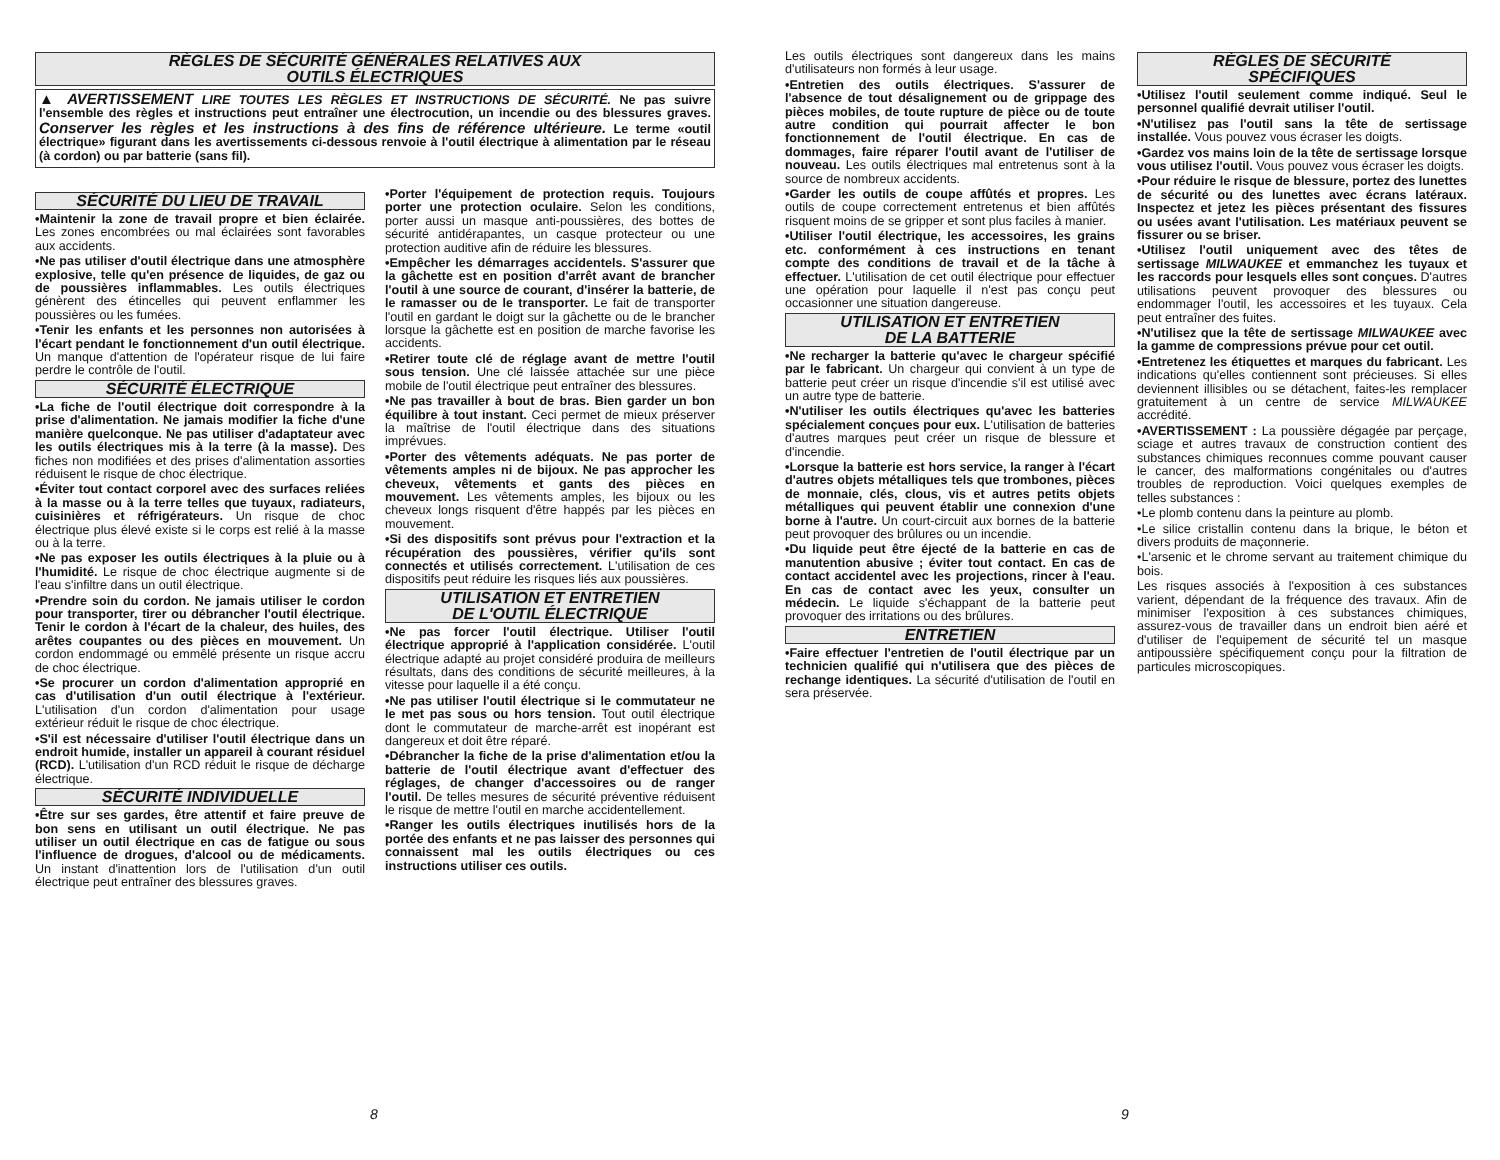RÈGLES DE SÉCURITÉ GÉNÉRALES RELATIVES AUX
OUTILS ÉLECTRIQUES
▲ AVERTISSEMENT LIRE TOUTES LES RÈGLES ET INSTRUCTIONS DE SÉCURITÉ. Ne pas suivre l'ensemble des règles et instructions peut entraîner une électrocution, un incendie ou des blessures graves. Conserver les règles et les instructions à des fins de référence ultérieure. Le terme «outil électrique» figurant dans les avertissements ci-dessous renvoie à l'outil électrique à alimentation par le réseau (à cordon) ou par batterie (sans fil).
SÉCURITÉ DU LIEU DE TRAVAIL
•Maintenir la zone de travail propre et bien éclairée. Les zones encombrées ou mal éclairées sont favorables aux accidents.
•Ne pas utiliser d'outil électrique dans une atmosphère explosive, telle qu'en présence de liquides, de gaz ou de poussières inflammables. Les outils électriques génèrent des étincelles qui peuvent enflammer les poussières ou les fumées.
•Tenir les enfants et les personnes non autorisées à l'écart pendant le fonctionnement d'un outil électrique. Un manque d'attention de l'opérateur risque de lui faire perdre le contrôle de l'outil.
SÉCURITÉ ÉLECTRIQUE
•La fiche de l'outil électrique doit correspondre à la prise d'alimentation. Ne jamais modifier la fiche d'une manière quelconque. Ne pas utiliser d'adaptateur avec les outils électriques mis à la terre (à la masse). Des fiches non modifiées et des prises d'alimentation assorties réduisent le risque de choc électrique.
•Éviter tout contact corporel avec des surfaces reliées à la masse ou à la terre telles que tuyaux, radiateurs, cuisinières et réfrigérateurs. Un risque de choc électrique plus élevé existe si le corps est relié à la masse ou à la terre.
•Ne pas exposer les outils électriques à la pluie ou à l'humidité. Le risque de choc électrique augmente si de l'eau s'infiltre dans un outil électrique.
•Prendre soin du cordon. Ne jamais utiliser le cordon pour transporter, tirer ou débrancher l'outil électrique. Tenir le cordon à l'écart de la chaleur, des huiles, des arêtes coupantes ou des pièces en mouvement. Un cordon endommagé ou emmêlé présente un risque accru de choc électrique.
•Se procurer un cordon d'alimentation approprié en cas d'utilisation d'un outil électrique à l'extérieur. L'utilisation d'un cordon d'alimentation pour usage extérieur réduit le risque de choc électrique.
•S'il est nécessaire d'utiliser l'outil électrique dans un endroit humide, installer un appareil à courant résiduel (RCD). L'utilisation d'un RCD réduit le risque de décharge électrique.
SÉCURITÉ INDIVIDUELLE
•Être sur ses gardes, être attentif et faire preuve de bon sens en utilisant un outil électrique. Ne pas utiliser un outil électrique en cas de fatigue ou sous l'influence de drogues, d'alcool ou de médicaments. Un instant d'inattention lors de l'utilisation d'un outil électrique peut entraîner des blessures graves.
•Porter l'équipement de protection requis. Toujours porter une protection oculaire. Selon les conditions, porter aussi un masque anti-poussières, des bottes de sécurité antidérapantes, un casque protecteur ou une protection auditive afin de réduire les blessures.
•Empêcher les démarrages accidentels. S'assurer que la gâchette est en position d'arrêt avant de brancher l'outil à une source de courant, d'insérer la batterie, de le ramasser ou de le transporter. Le fait de transporter l'outil en gardant le doigt sur la gâchette ou de le brancher lorsque la gâchette est en position de marche favorise les accidents.
•Retirer toute clé de réglage avant de mettre l'outil sous tension. Une clé laissée attachée sur une pièce mobile de l'outil électrique peut entraîner des blessures.
•Ne pas travailler à bout de bras. Bien garder un bon équilibre à tout instant. Ceci permet de mieux préserver la maîtrise de l'outil électrique dans des situations imprévues.
•Porter des vêtements adéquats. Ne pas porter de vêtements amples ni de bijoux. Ne pas approcher les cheveux, vêtements et gants des pièces en mouvement. Les vêtements amples, les bijoux ou les cheveux longs risquent d'être happés par les pièces en mouvement.
•Si des dispositifs sont prévus pour l'extraction et la récupération des poussières, vérifier qu'ils sont connectés et utilisés correctement. L'utilisation de ces dispositifs peut réduire les risques liés aux poussières.
UTILISATION ET ENTRETIEN
DE L'OUTIL ÉLECTRIQUE
•Ne pas forcer l'outil électrique. Utiliser l'outil électrique approprié à l'application considérée. L'outil électrique adapté au projet considéré produira de meilleurs résultats, dans des conditions de sécurité meilleures, à la vitesse pour laquelle il a été conçu.
•Ne pas utiliser l'outil électrique si le commutateur ne le met pas sous ou hors tension. Tout outil électrique dont le commutateur de marche-arrêt est inopérant est dangereux et doit être réparé.
•Débrancher la fiche de la prise d'alimentation et/ou la batterie de l'outil électrique avant d'effectuer des réglages, de changer d'accessoires ou de ranger l'outil. De telles mesures de sécurité préventive réduisent le risque de mettre l'outil en marche accidentellement.
•Ranger les outils électriques inutilisés hors de la portée des enfants et ne pas laisser des personnes qui connaissent mal les outils électriques ou ces instructions utiliser ces outils.
8
Les outils électriques sont dangereux dans les mains d'utilisateurs non formés à leur usage.
•Entretien des outils électriques. S'assurer de l'absence de tout désalignement ou de grippage des pièces mobiles, de toute rupture de pièce ou de toute autre condition qui pourrait affecter le bon fonctionnement de l'outil électrique. En cas de dommages, faire réparer l'outil avant de l'utiliser de nouveau. Les outils électriques mal entretenus sont à la source de nombreux accidents.
•Garder les outils de coupe affûtés et propres. Les outils de coupe correctement entretenus et bien affûtés risquent moins de se gripper et sont plus faciles à manier.
•Utiliser l'outil électrique, les accessoires, les grains etc. conformément à ces instructions en tenant compte des conditions de travail et de la tâche à effectuer. L'utilisation de cet outil électrique pour effectuer une opération pour laquelle il n'est pas conçu peut occasionner une situation dangereuse.
UTILISATION ET ENTRETIEN
DE LA BATTERIE
•Ne recharger la batterie qu'avec le chargeur spécifié par le fabricant. Un chargeur qui convient à un type de batterie peut créer un risque d'incendie s'il est utilisé avec un autre type de batterie.
•N'utiliser les outils électriques qu'avec les batteries spécialement conçues pour eux. L'utilisation de batteries d'autres marques peut créer un risque de blessure et d'incendie.
•Lorsque la batterie est hors service, la ranger à l'écart d'autres objets métalliques tels que trombones, pièces de monnaie, clés, clous, vis et autres petits objets métalliques qui peuvent établir une connexion d'une borne à l'autre. Un court-circuit aux bornes de la batterie peut provoquer des brûlures ou un incendie.
•Du liquide peut être éjecté de la batterie en cas de manutention abusive ; éviter tout contact. En cas de contact accidentel avec les projections, rincer à l'eau. En cas de contact avec les yeux, consulter un médecin. Le liquide s'échappant de la batterie peut provoquer des irritations ou des brûlures.
ENTRETIEN
•Faire effectuer l'entretien de l'outil électrique par un technicien qualifié qui n'utilisera que des pièces de rechange identiques. La sécurité d'utilisation de l'outil en sera préservée.
RÈGLES DE SÉCURITÉ
SPÉCIFIQUES
•Utilisez l'outil seulement comme indiqué. Seul le personnel qualifié devrait utiliser l'outil.
•N'utilisez pas l'outil sans la tête de sertissage installée. Vous pouvez vous écraser les doigts.
•Gardez vos mains loin de la tête de sertissage lorsque vous utilisez l'outil. Vous pouvez vous écraser les doigts.
•Pour réduire le risque de blessure, portez des lunettes de sécurité ou des lunettes avec écrans latéraux. Inspectez et jetez les pièces présentant des fissures ou usées avant l'utilisation. Les matériaux peuvent se fissurer ou se briser.
•Utilisez l'outil uniquement avec des têtes de sertissage MILWAUKEE et emmanchez les tuyaux et les raccords pour lesquels elles sont conçues. D'autres utilisations peuvent provoquer des blessures ou endommager l'outil, les accessoires et les tuyaux. Cela peut entraîner des fuites.
•N'utilisez que la tête de sertissage MILWAUKEE avec la gamme de compressions prévue pour cet outil.
•Entretenez les étiquettes et marques du fabricant. Les indications qu'elles contiennent sont précieuses. Si elles deviennent illisibles ou se détachent, faites-les remplacer gratuitement à un centre de service MILWAUKEE accrédité.
•AVERTISSEMENT : La poussière dégagée par perçage, sciage et autres travaux de construction contient des substances chimiques reconnues comme pouvant causer le cancer, des malformations congénitales ou d'autres troubles de reproduction. Voici quelques exemples de telles substances :
•Le plomb contenu dans la peinture au plomb.
•Le silice cristallin contenu dans la brique, le béton et divers produits de maçonnerie.
•L'arsenic et le chrome servant au traitement chimique du bois.
Les risques associés à l'exposition à ces substances varient, dépendant de la fréquence des travaux. Afin de minimiser l'exposition à ces substances chimiques, assurez-vous de travailler dans un endroit bien aéré et d'utiliser de l'equipement de sécurité tel un masque antipoussière spécifiquement conçu pour la filtration de particules microscopiques.
9